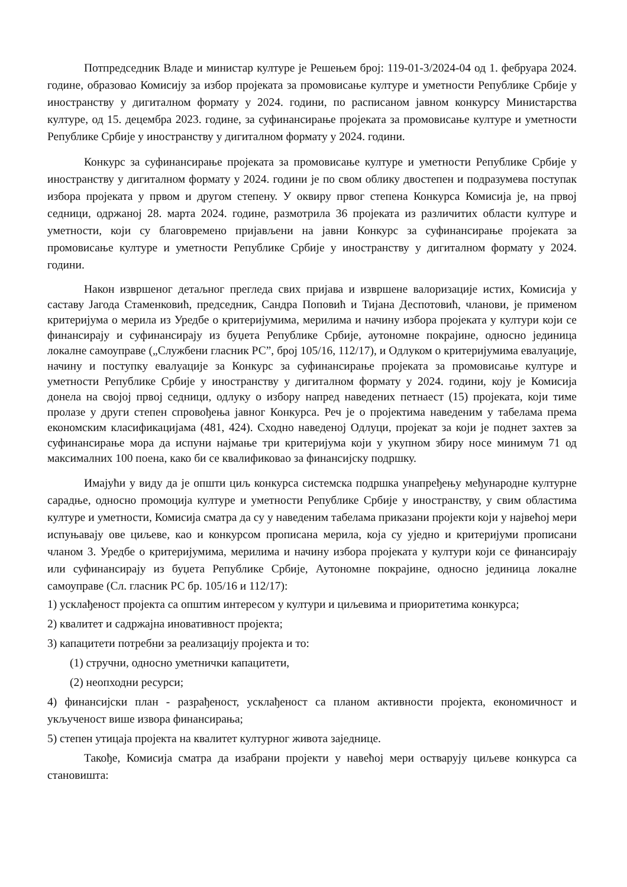Потпредседник Владе и министар културе је Решењем број: 119-01-3/2024-04 од 1. фебруара 2024. године, образовао Комисију за избор пројеката за промовисање културе и уметности Републике Србије у иностранству у дигиталном формату у 2024. години, по расписаном јавном конкурсу Министарства културе, од 15. децембра 2023. године, за суфинансирање пројеката за промовисање културе и уметности Републике Србије у иностранству у дигиталном формату у 2024. години.
Конкурс за суфинансирање пројеката за промовисање културе и уметности Републике Србије у иностранству у дигиталном формату у 2024. години је по свом облику двостепен и подразумева поступак избора пројеката у првом и другом степену. У оквиру првог степена Конкурса Комисија је, на првој седници, одржаној 28. марта 2024. године, размотрила 36 пројеката из различитих области културе и уметности, који су благовремено пријављени на јавни Конкурс за суфинансирање пројеката за промовисање културе и уметности Републике Србије у иностранству у дигиталном формату у 2024. години.
Након извршеног детаљног прегледа свих пријава и извршене валоризације истих, Комисија у саставу Јагода Стаменковић, председник, Сандра Поповић и Тијана Деспотовић, чланови, је применом критеријума о мерила из Уредбе о критеријумима, мерилима и начину избора пројеката у култури који се финансирају и суфинансирају из буџета Републике Србије, аутономне покрајине, односно јединица локалне самоуправе („Службени гласник РС”, број 105/16, 112/17), и Одлуком о критеријумима евалуације, начину и поступку евалуације за Конкурс за суфинансирање пројеката за промовисање културе и уметности Републике Србије у иностранству у дигиталном формату у 2024. години, коју је Комисија донела на својој првој седници, одлуку о избору напред наведених петнаест (15) пројеката, који тиме пролазе у други степен спровођења јавног Конкурса. Реч је о пројектима наведеним у табелама према економским класификацијама (481, 424). Сходно наведеној Одлуци, пројекат за који је поднет захтев за суфинансирање мора да испуни најмање три критеријума који у укупном збиру носе минимум 71 од максималних 100 поена, како би се квалификовао за финансијску подршку.
Имајући у виду да је општи циљ конкурса системска подршка унапређењу међународне културне сарадње, односно промоција културе и уметности Републике Србије у иностранству, у свим областима културе и уметности, Комисија сматра да су у наведеним табелама приказани пројекти који у највећој мери испуњавају ове циљеве, као и конкурсом прописана мерила, која су уједно и критеријуми прописани чланом 3. Уредбе о критеријумима, мерилима и начину избора пројеката у култури који се финансирају или суфинансирају из буџета Републике Србије, Аутономне покрајине, односно јединица локалне самоуправе (Сл. гласник РС бр. 105/16 и 112/17):
1) усклађеност пројекта са општим интересом у култури и циљевима и приоритетима конкурса;
2) квалитет и садржајна иновативност пројекта;
3) капацитети потребни за реализацију пројекта и то:
(1) стручни, односно уметнички капацитети,
(2) неопходни ресурси;
4) финансијски план - разрађеност, усклађеност са планом активности пројекта, економичност и укљученост више извора финансирања;
5) степен утицаја пројекта на квалитет културног живота заједнице.
Такође, Комисија сматра да изабрани пројекти у навећој мери остварују циљеве конкурса са становишта: